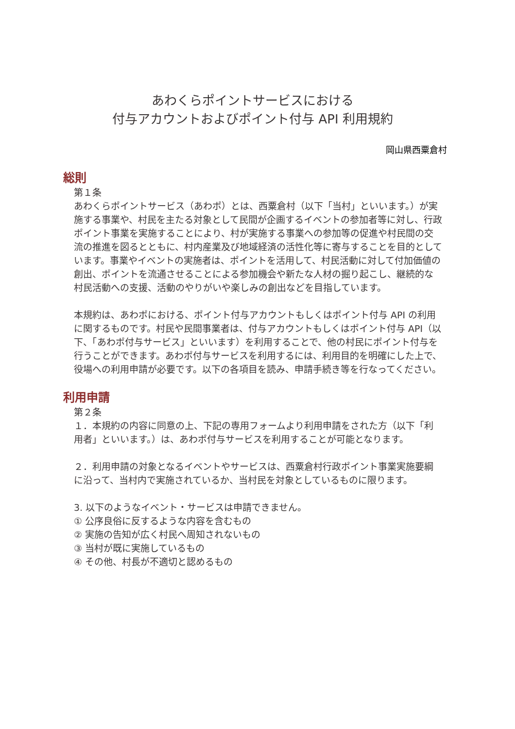あわくらポイントサービスにおける
付与アカウントおよびポイント付与 API 利用規約
岡山県西粟倉村
総則
第１条
あわくらポイントサービス（あわポ）とは、西粟倉村（以下「当村」といいます。）が実施する事業や、村民を主たる対象として民間が企画するイベントの参加者等に対し、行政ポイント事業を実施することにより、村が実施する事業への参加等の促進や村民間の交流の推進を図るとともに、村内産業及び地域経済の活性化等に寄与することを目的としています。事業やイベントの実施者は、ポイントを活用して、村民活動に対して付加価値の創出、ポイントを流通させることによる参加機会や新たな人材の掘り起こし、継続的な村民活動への支援、活動のやりがいや楽しみの創出などを目指しています。
本規約は、あわポにおける、ポイント付与アカウントもしくはポイント付与 API の利用に関するものです。村民や民間事業者は、付与アカウントもしくはポイント付与 API（以下、「あわポ付与サービス」といいます）を利用することで、他の村民にポイント付与を行うことができます。あわポ付与サービスを利用するには、利用目的を明確にした上で、役場への利用申請が必要です。以下の各項目を読み、申請手続き等を行なってください。
利用申請
第２条
１．本規約の内容に同意の上、下記の専用フォームより利用申請をされた方（以下「利用者」といいます。）は、あわポ付与サービスを利用することが可能となります。
２．利用申請の対象となるイベントやサービスは、西粟倉村行政ポイント事業実施要綱に沿って、当村内で実施されているか、当村民を対象としているものに限ります。
3. 以下のようなイベント・サービスは申請できません。
① 公序良俗に反するような内容を含むもの
② 実施の告知が広く村民へ周知されないもの
③ 当村が既に実施しているもの
④ その他、村長が不適切と認めるもの